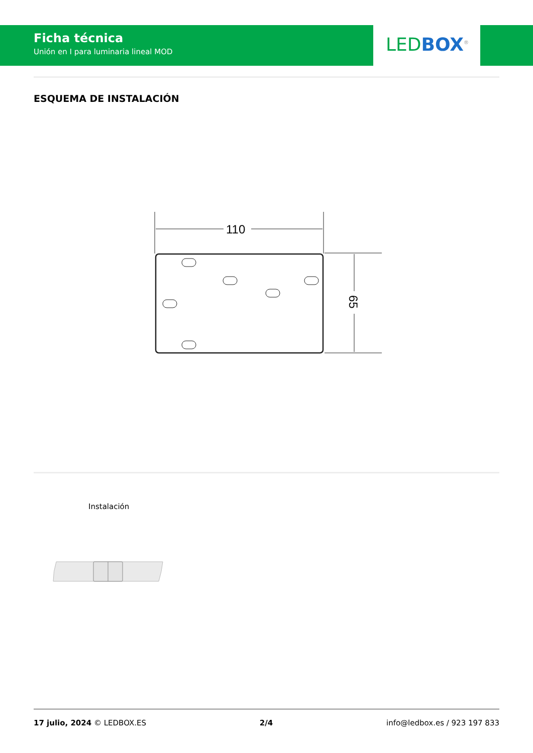Ficha técnica
Unión en I para luminaria lineal MOD
LED BOX<sup>®</sup>
ESQUEMA DE INSTALACIÓN
110
65
Instalación
17 julio, 2024 © LEDBOX.ES 2/4 info@ledbox.es / 923 197 833